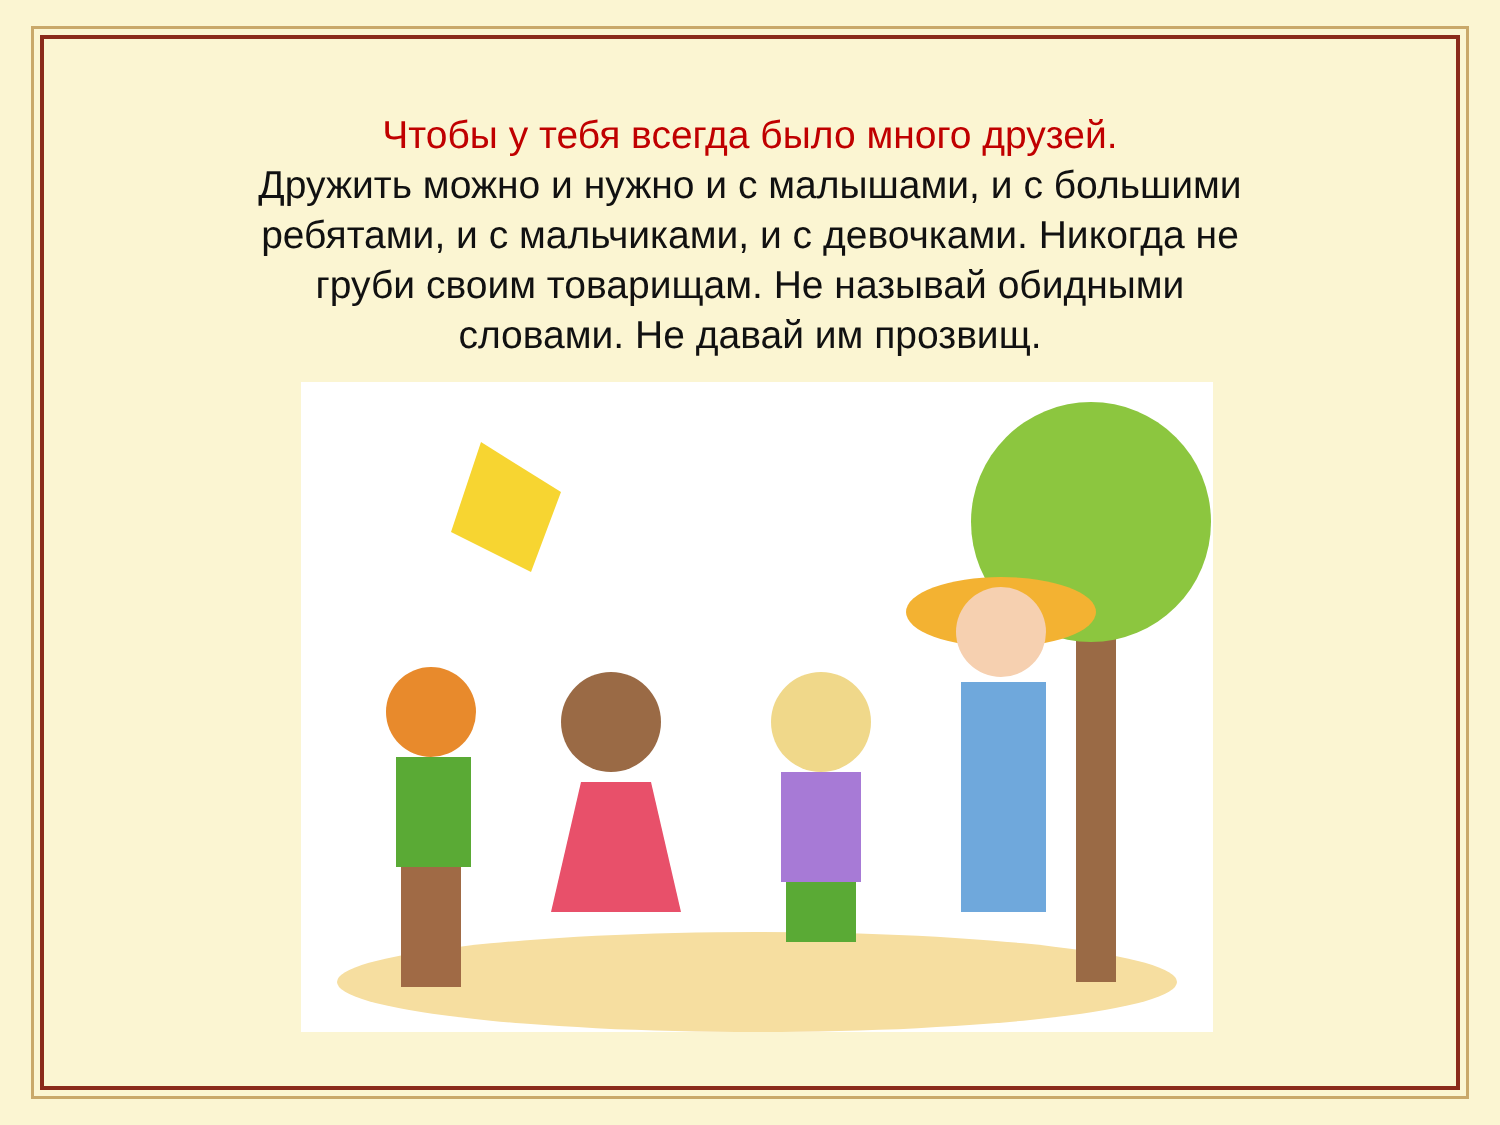Чтобы у тебя всегда было много друзей.
Дружить можно и нужно и с малышами, и с большими ребятами, и с мальчиками, и с девочками. Никогда не груби своим товарищам. Не называй обидными словами. Не давай им прозвищ.